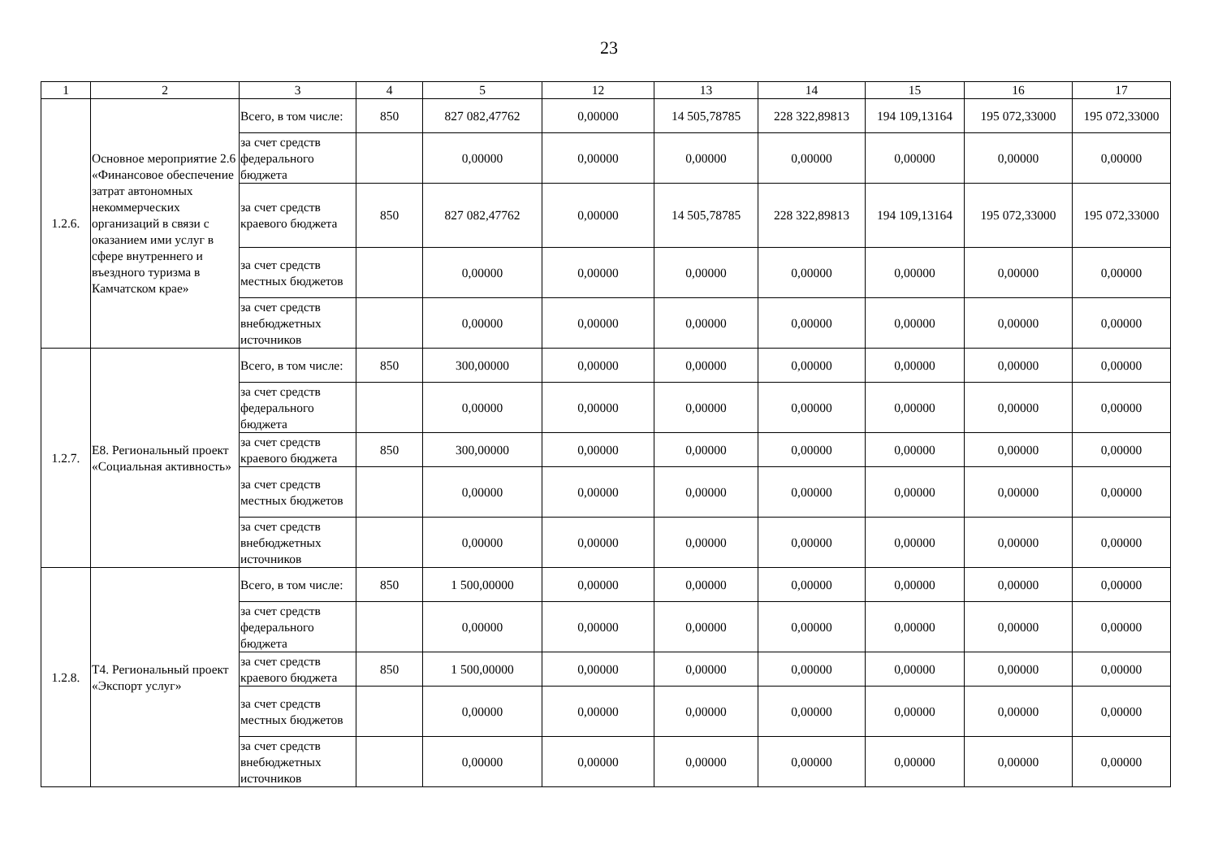23
| 1 | 2 | 3 | 4 | 5 | 12 | 13 | 14 | 15 | 16 | 17 |
| --- | --- | --- | --- | --- | --- | --- | --- | --- | --- | --- |
| 1.2.6. | Основное мероприятие 2.6 «Финансовое обеспечение затрат автономных некоммерческих организаций в связи с оказанием ими услуг в сфере внутреннего и въездного туризма в Камчатском крае» | Всего, в том числе: | 850 | 827 082,47762 | 0,00000 | 14 505,78785 | 228 322,89813 | 194 109,13164 | 195 072,33000 | 195 072,33000 |
| | | за счет средств федерального бюджета | | 0,00000 | 0,00000 | 0,00000 | 0,00000 | 0,00000 | 0,00000 | 0,00000 |
| | | за счет средств краевого бюджета | 850 | 827 082,47762 | 0,00000 | 14 505,78785 | 228 322,89813 | 194 109,13164 | 195 072,33000 | 195 072,33000 |
| | | за счет средств местных бюджетов | | 0,00000 | 0,00000 | 0,00000 | 0,00000 | 0,00000 | 0,00000 | 0,00000 |
| | | за счет средств внебюджетных источников | | 0,00000 | 0,00000 | 0,00000 | 0,00000 | 0,00000 | 0,00000 | 0,00000 |
| 1.2.7. | Е8. Региональный проект «Социальная активность» | Всего, в том числе: | 850 | 300,00000 | 0,00000 | 0,00000 | 0,00000 | 0,00000 | 0,00000 | 0,00000 |
| | | за счет средств федерального бюджета | | 0,00000 | 0,00000 | 0,00000 | 0,00000 | 0,00000 | 0,00000 | 0,00000 |
| | | за счет средств краевого бюджета | 850 | 300,00000 | 0,00000 | 0,00000 | 0,00000 | 0,00000 | 0,00000 | 0,00000 |
| | | за счет средств местных бюджетов | | 0,00000 | 0,00000 | 0,00000 | 0,00000 | 0,00000 | 0,00000 | 0,00000 |
| | | за счет средств внебюджетных источников | | 0,00000 | 0,00000 | 0,00000 | 0,00000 | 0,00000 | 0,00000 | 0,00000 |
| 1.2.8. | Т4. Региональный проект «Экспорт услуг» | Всего, в том числе: | 850 | 1 500,00000 | 0,00000 | 0,00000 | 0,00000 | 0,00000 | 0,00000 | 0,00000 |
| | | за счет средств федерального бюджета | | 0,00000 | 0,00000 | 0,00000 | 0,00000 | 0,00000 | 0,00000 | 0,00000 |
| | | за счет средств краевого бюджета | 850 | 1 500,00000 | 0,00000 | 0,00000 | 0,00000 | 0,00000 | 0,00000 | 0,00000 |
| | | за счет средств местных бюджетов | | 0,00000 | 0,00000 | 0,00000 | 0,00000 | 0,00000 | 0,00000 | 0,00000 |
| | | за счет средств внебюджетных источников | | 0,00000 | 0,00000 | 0,00000 | 0,00000 | 0,00000 | 0,00000 | 0,00000 |